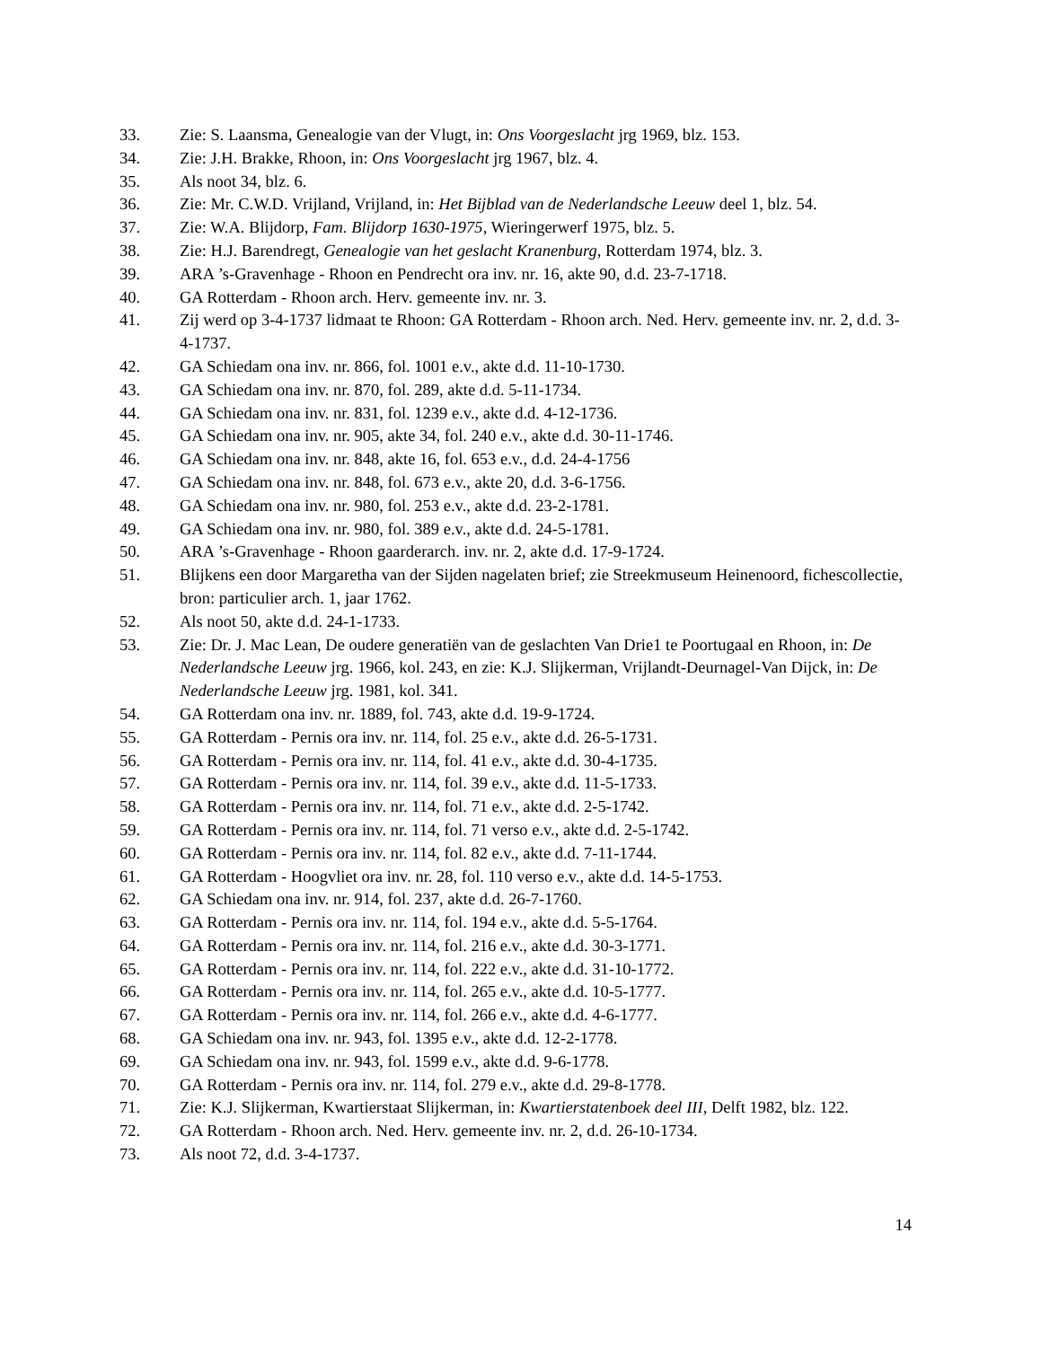33. Zie: S. Laansma, Genealogie van der Vlugt, in: Ons Voorgeslacht jrg 1969, blz. 153.
34. Zie: J.H. Brakke, Rhoon, in: Ons Voorgeslacht jrg 1967, blz. 4.
35. Als noot 34, blz. 6.
36. Zie: Mr. C.W.D. Vrijland, Vrijland, in: Het Bijblad van de Nederlandsche Leeuw deel 1, blz. 54.
37. Zie: W.A. Blijdorp, Fam. Blijdorp 1630-1975, Wieringerwerf 1975, blz. 5.
38. Zie: H.J. Barendregt, Genealogie van het geslacht Kranenburg, Rotterdam 1974, blz. 3.
39. ARA ’s-Gravenhage - Rhoon en Pendrecht ora inv. nr. 16, akte 90, d.d. 23-7-1718.
40. GA Rotterdam - Rhoon arch. Herv. gemeente inv. nr. 3.
41. Zij werd op 3-4-1737 lidmaat te Rhoon: GA Rotterdam - Rhoon arch. Ned. Herv. gemeente inv. nr. 2, d.d. 3-4-1737.
42. GA Schiedam ona inv. nr. 866, fol. 1001 e.v., akte d.d. 11-10-1730.
43. GA Schiedam ona inv. nr. 870, fol. 289, akte d.d. 5-11-1734.
44. GA Schiedam ona inv. nr. 831, fol. 1239 e.v., akte d.d. 4-12-1736.
45. GA Schiedam ona inv. nr. 905, akte 34, fol. 240 e.v., akte d.d. 30-11-1746.
46. GA Schiedam ona inv. nr. 848, akte 16, fol. 653 e.v., d.d. 24-4-1756
47. GA Schiedam ona inv. nr. 848, fol. 673 e.v., akte 20, d.d. 3-6-1756.
48. GA Schiedam ona inv. nr. 980, fol. 253 e.v., akte d.d. 23-2-1781.
49. GA Schiedam ona inv. nr. 980, fol. 389 e.v., akte d.d. 24-5-1781.
50. ARA ’s-Gravenhage - Rhoon gaarderarch. inv. nr. 2, akte d.d. 17-9-1724.
51. Blijkens een door Margaretha van der Sijden nagelaten brief; zie Streekmuseum Heinenoord, fichescollectie, bron: particulier arch. 1, jaar 1762.
52. Als noot 50, akte d.d. 24-1-1733.
53. Zie: Dr. J. Mac Lean, De oudere generatiën van de geslachten Van Drie1 te Poortugaal en Rhoon, in: De Nederlandsche Leeuw jrg. 1966, kol. 243, en zie: K.J. Slijkerman, Vrijlandt-Deurnagel-Van Dijck, in: De Nederlandsche Leeuw jrg. 1981, kol. 341.
54. GA Rotterdam ona inv. nr. 1889, fol. 743, akte d.d. 19-9-1724.
55. GA Rotterdam - Pernis ora inv. nr. 114, fol. 25 e.v., akte d.d. 26-5-1731.
56. GA Rotterdam - Pernis ora inv. nr. 114, fol. 41 e.v., akte d.d. 30-4-1735.
57. GA Rotterdam - Pernis ora inv. nr. 114, fol. 39 e.v., akte d.d. 11-5-1733.
58. GA Rotterdam - Pernis ora inv. nr. 114, fol. 71 e.v., akte d.d. 2-5-1742.
59. GA Rotterdam - Pernis ora inv. nr. 114, fol. 71 verso e.v., akte d.d. 2-5-1742.
60. GA Rotterdam - Pernis ora inv. nr. 114, fol. 82 e.v., akte d.d. 7-11-1744.
61. GA Rotterdam - Hoogvliet ora inv. nr. 28, fol. 110 verso e.v., akte d.d. 14-5-1753.
62. GA Schiedam ona inv. nr. 914, fol. 237, akte d.d. 26-7-1760.
63. GA Rotterdam - Pernis ora inv. nr. 114, fol. 194 e.v., akte d.d. 5-5-1764.
64. GA Rotterdam - Pernis ora inv. nr. 114, fol. 216 e.v., akte d.d. 30-3-1771.
65. GA Rotterdam - Pernis ora inv. nr. 114, fol. 222 e.v., akte d.d. 31-10-1772.
66. GA Rotterdam - Pernis ora inv. nr. 114, fol. 265 e.v., akte d.d. 10-5-1777.
67. GA Rotterdam - Pernis ora inv. nr. 114, fol. 266 e.v., akte d.d. 4-6-1777.
68. GA Schiedam ona inv. nr. 943, fol. 1395 e.v., akte d.d. 12-2-1778.
69. GA Schiedam ona inv. nr. 943, fol. 1599 e.v., akte d.d. 9-6-1778.
70. GA Rotterdam - Pernis ora inv. nr. 114, fol. 279 e.v., akte d.d. 29-8-1778.
71. Zie: K.J. Slijkerman, Kwartierstaat Slijkerman, in: Kwartierstatenboek deel III, Delft 1982, blz. 122.
72. GA Rotterdam - Rhoon arch. Ned. Herv. gemeente inv. nr. 2, d.d. 26-10-1734.
73. Als noot 72, d.d. 3-4-1737.
14